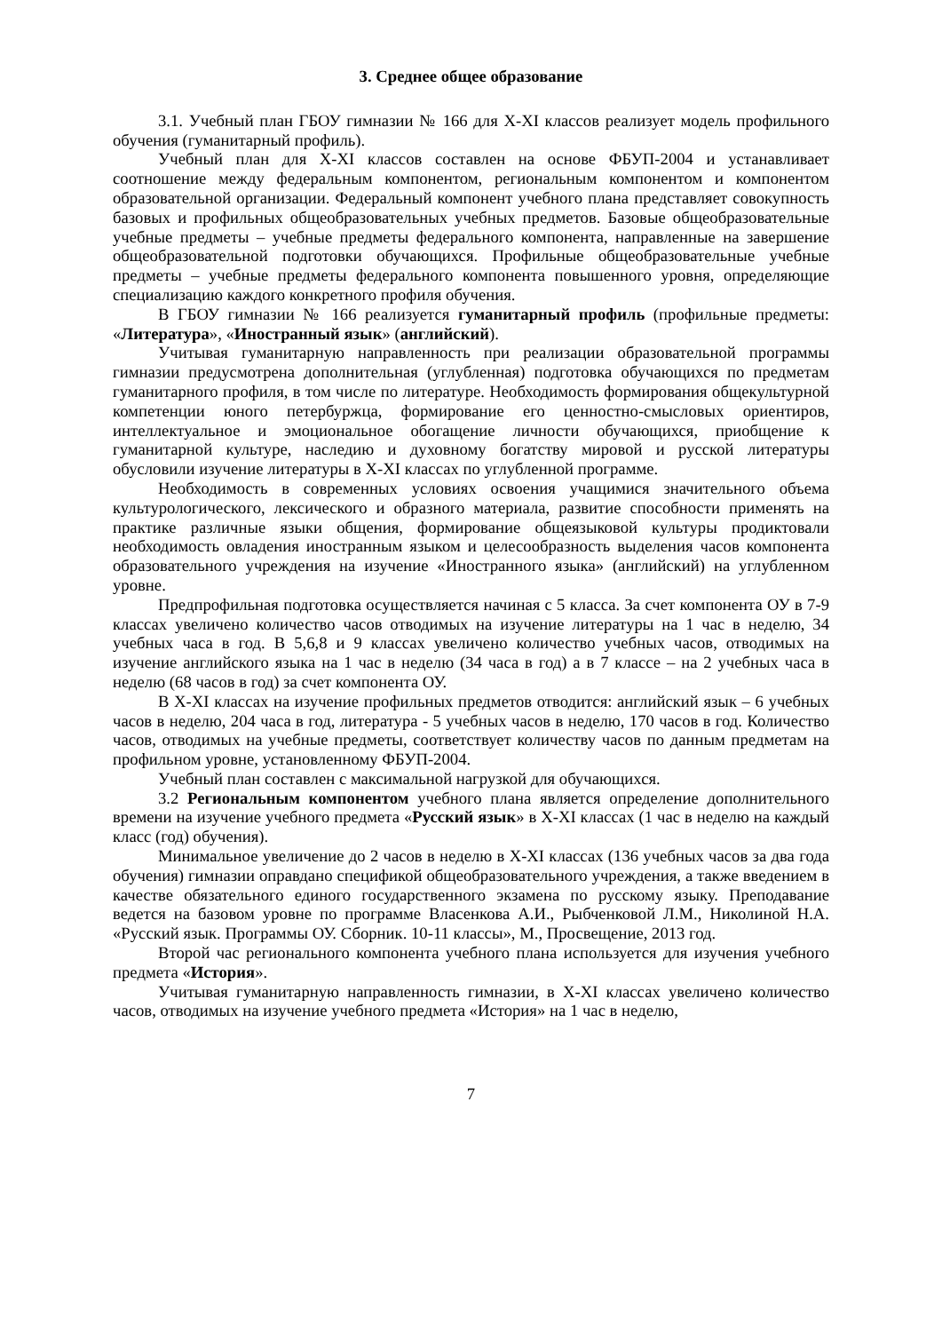3. Среднее общее образование
3.1. Учебный план ГБОУ гимназии № 166 для X-XI классов реализует модель профильного обучения (гуманитарный профиль).
Учебный план для X-XI классов составлен на основе ФБУП-2004 и устанавливает соотношение между федеральным компонентом, региональным компонентом и компонентом образовательной организации. Федеральный компонент учебного плана представляет совокупность базовых и профильных общеобразовательных учебных предметов. Базовые общеобразовательные учебные предметы – учебные предметы федерального компонента, направленные на завершение общеобразовательной подготовки обучающихся. Профильные общеобразовательные учебные предметы – учебные предметы федерального компонента повышенного уровня, определяющие специализацию каждого конкретного профиля обучения.
В ГБОУ гимназии № 166 реализуется гуманитарный профиль (профильные предметы: «Литература», «Иностранный язык» (английский).
Учитывая гуманитарную направленность при реализации образовательной программы гимназии предусмотрена дополнительная (углубленная) подготовка обучающихся по предметам гуманитарного профиля, в том числе по литературе. Необходимость формирования общекультурной компетенции юного петербуржца, формирование его ценностно-смысловых ориентиров, интеллектуальное и эмоциональное обогащение личности обучающихся, приобщение к гуманитарной культуре, наследию и духовному богатству мировой и русской литературы обусловили изучение литературы в X-XI классах по углубленной программе.
Необходимость в современных условиях освоения учащимися значительного объема культурологического, лексического и образного материала, развитие способности применять на практике различные языки общения, формирование общеязыковой культуры продиктовали необходимость овладения иностранным языком и целесообразность выделения часов компонента образовательного учреждения на изучение «Иностранного языка» (английский) на углубленном уровне.
Предпрофильная подготовка осуществляется начиная с 5 класса. За счет компонента ОУ в 7-9 классах увеличено количество часов отводимых на изучение литературы на 1 час в неделю, 34 учебных часа в год. В 5,6,8 и 9 классах увеличено количество учебных часов, отводимых на изучение английского языка на 1 час в неделю (34 часа в год) а в 7 классе – на 2 учебных часа в неделю (68 часов в год) за счет компонента ОУ.
В X-XI классах на изучение профильных предметов отводится: английский язык – 6 учебных часов в неделю, 204 часа в год, литература - 5 учебных часов в неделю, 170 часов в год. Количество часов, отводимых на учебные предметы, соответствует количеству часов по данным предметам на профильном уровне, установленному ФБУП-2004.
Учебный план составлен с максимальной нагрузкой для обучающихся.
3.2 Региональным компонентом учебного плана является определение дополнительного времени на изучение учебного предмета «Русский язык» в X-XI классах (1 час в неделю на каждый класс (год) обучения).
Минимальное увеличение до 2 часов в неделю в X-XI классах (136 учебных часов за два года обучения) гимназии оправдано спецификой общеобразовательного учреждения, а также введением в качестве обязательного единого государственного экзамена по русскому языку. Преподавание ведется на базовом уровне по программе Власенкова А.И., Рыбченковой Л.М., Николиной Н.А. «Русский язык. Программы ОУ. Сборник. 10-11 классы», М., Просвещение, 2013 год.
Второй час регионального компонента учебного плана используется для изучения учебного предмета «История».
Учитывая гуманитарную направленность гимназии, в X-XI классах увеличено количество часов, отводимых на изучение учебного предмета «История» на 1 час в неделю,
7